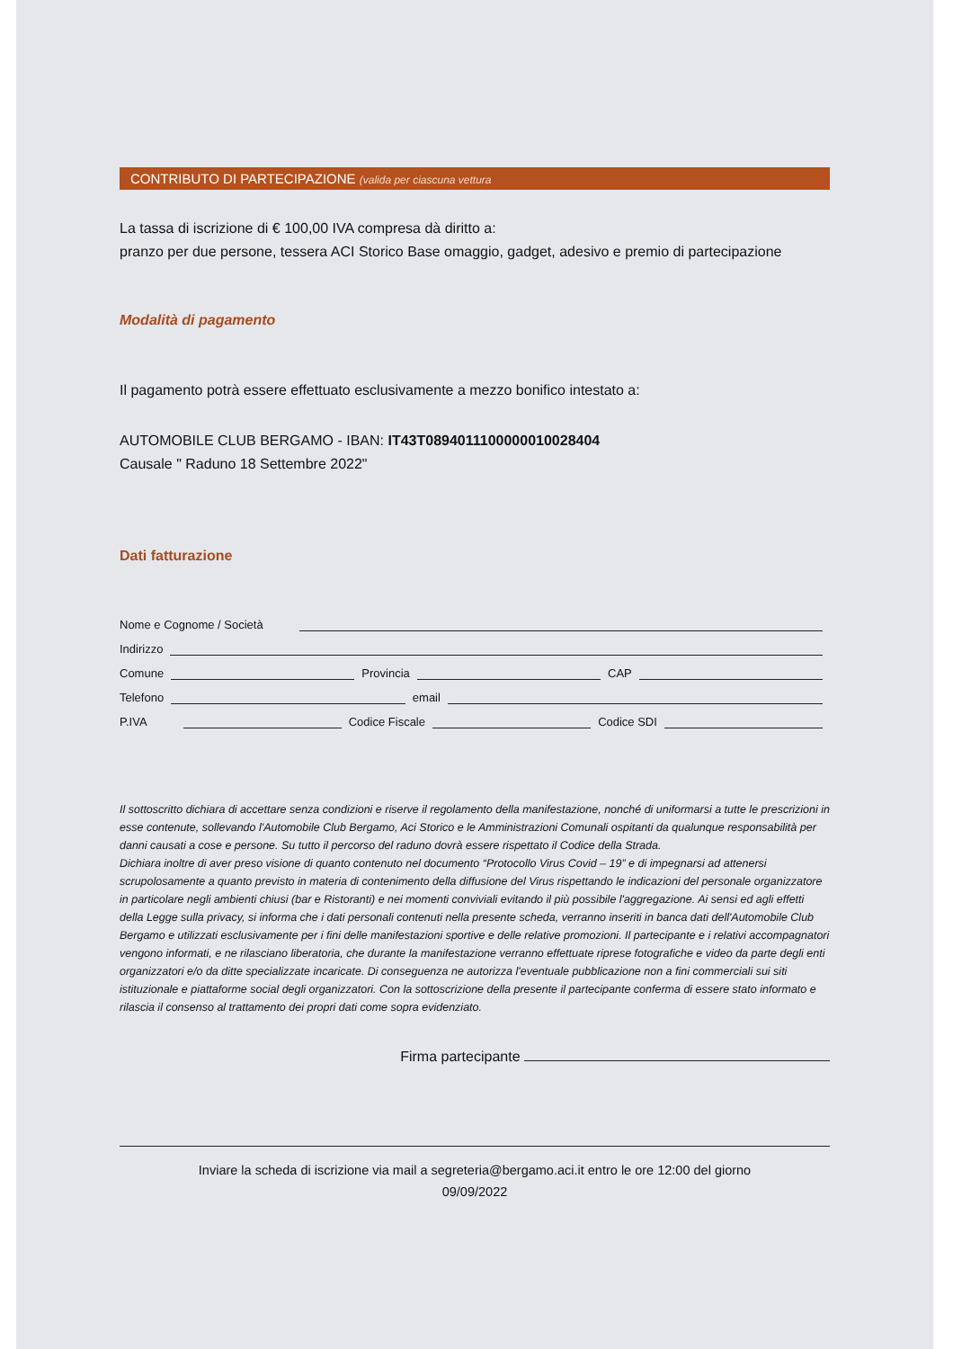CONTRIBUTO DI PARTECIPAZIONE (valida per ciascuna vettura
La tassa di iscrizione di € 100,00 IVA compresa dà diritto a:
pranzo per due persone, tessera ACI Storico Base omaggio, gadget, adesivo e premio di partecipazione
Modalità di pagamento
Il pagamento potrà essere effettuato esclusivamente a mezzo bonifico intestato a:
AUTOMOBILE CLUB BERGAMO - IBAN: IT43T0894011100000010028404
Causale " Raduno 18 Settembre 2022"
Dati fatturazione
Nome e Cognome / Società
Indirizzo
Comune
Provincia
CAP
Telefono
email
P.IVA
Codice Fiscale
Codice SDI
Il sottoscritto dichiara di accettare senza condizioni e riserve il regolamento della manifestazione, nonché di uniformarsi a tutte le prescrizioni in esse contenute, sollevando l'Automobile Club Bergamo, Aci Storico e le Amministrazioni Comunali ospitanti da qualunque responsabilità per danni causati a cose e persone. Su tutto il percorso del raduno dovrà essere rispettato il Codice della Strada.
Dichiara inoltre di aver preso visione di quanto contenuto nel documento “Protocollo Virus Covid – 19” e di impegnarsi ad attenersi scrupolosamente a quanto previsto in materia di contenimento della diffusione del Virus rispettando le indicazioni del personale organizzatore in particolare negli ambienti chiusi (bar e Ristoranti) e nei momenti conviviali evitando il più possibile l'aggregazione. Ai sensi ed agli effetti della Legge sulla privacy, si informa che i dati personali contenuti nella presente scheda, verranno inseriti in banca dati dell'Automobile Club Bergamo e utilizzati esclusivamente per i fini delle manifestazioni sportive e delle relative promozioni. Il partecipante e i relativi accompagnatori vengono informati, e ne rilasciano liberatoria, che durante la manifestazione verranno effettuate riprese fotografiche e video da parte degli enti organizzatori e/o da ditte specializzate incaricate. Di conseguenza ne autorizza l'eventuale pubblicazione non a fini commerciali sui siti istituzionale e piattaforme social degli organizzatori. Con la sottoscrizione della presente il partecipante conferma di essere stato informato e rilascia il consenso al trattamento dei propri dati come sopra evidenziato.
Firma partecipante
Inviare la scheda di iscrizione via mail a segreteria@bergamo.aci.it entro le ore 12:00 del giorno
09/09/2022